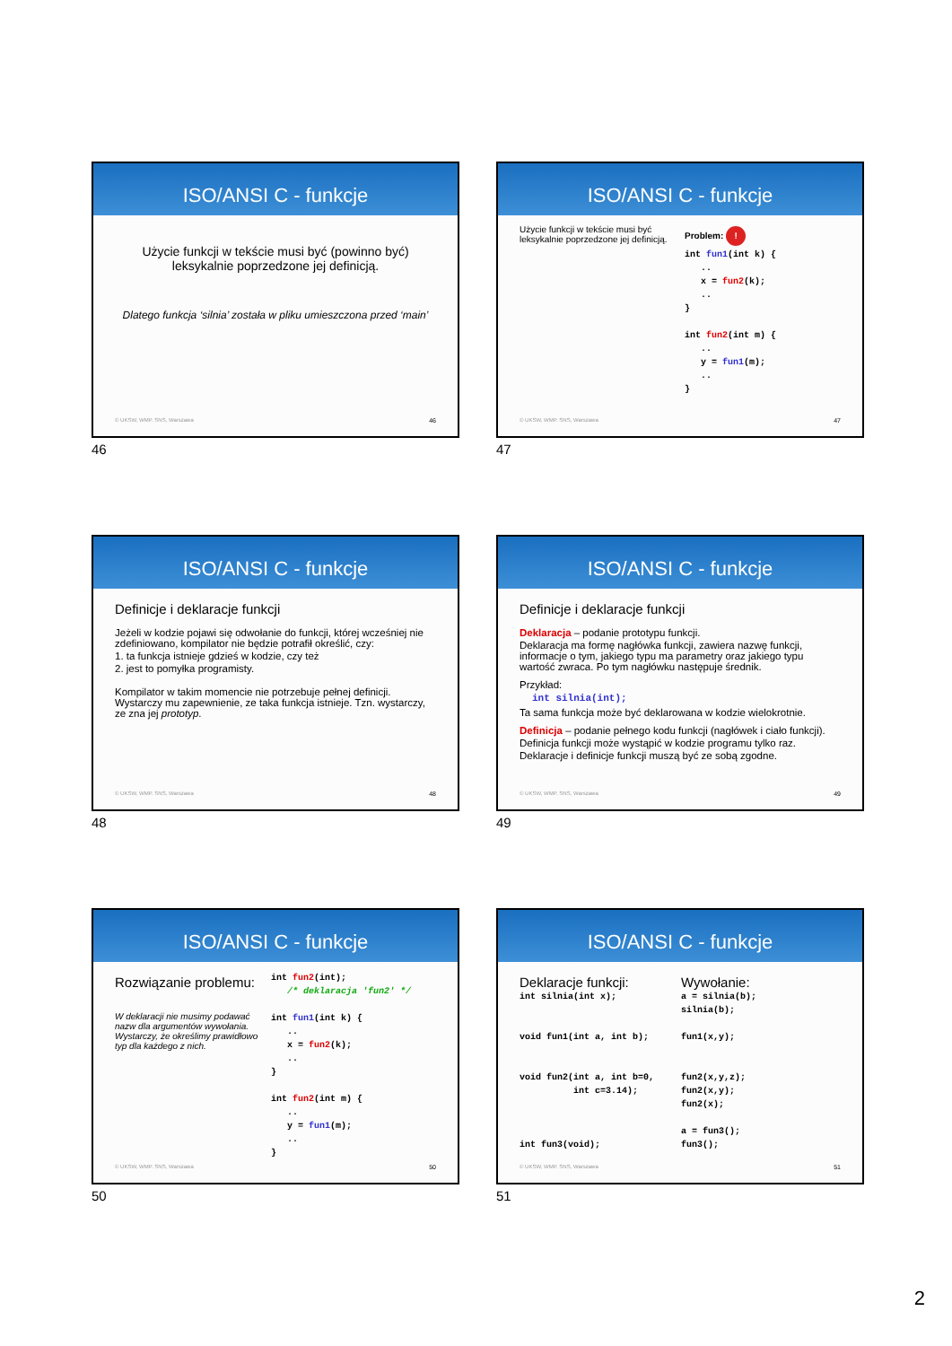ISO/ANSI C - funkcje
Użycie funkcji w tekście musi być (powinno być) leksykalnie poprzedzone jej definicją.
Dlatego funkcja ‘silnia’ została w pliku umieszczona przed ‘main’
© UKSW, WMP. SNS, Warszawa 46
46
ISO/ANSI C - funkcje
Użycie funkcji w tekście musi być leksykalnie poprzedzone jej definicją.
Problem: !
int fun1(int k) {
   ..
   x = fun2(k);
   ..
}

int fun2(int m) {
   ..
   y = fun1(m);
   ..
}
© UKSW, WMP. SNS, Warszawa 47
47
ISO/ANSI C - funkcje
Definicje i deklaracje funkcji
Jeżeli w kodzie pojawi się odwołanie do funkcji, której wcześniej nie zdefiniowano, kompilator nie będzie potrafił określić, czy:
1. ta funkcja istnieje gdzieś w kodzie, czy też
2. jest to pomyłka programisty.
Kompilator w takim momencie nie potrzebuje pełnej definicji. Wystarczy mu zapewnienie, ze taka funkcja istnieje. Tzn. wystarczy, ze zna jej prototyp.
© UKSW, WMP. SNS, Warszawa 48
48
ISO/ANSI C - funkcje
Definicje i deklaracje funkcji
Deklaracja – podanie prototypu funkcji.
Deklaracja ma formę nagłówka funkcji, zawiera nazwę funkcji, informacje o tym, jakiego typu ma parametry oraz jakiego typu wartość zwraca. Po tym nagłówku następuje średnik.
Przykład:
int silnia(int);
Ta sama funkcja może być deklarowana w kodzie wielokrotnie.
Definicja – podanie pełnego kodu funkcji (nagłówek i ciało funkcji).
Definicja funkcji może wystąpić w kodzie programu tylko raz.
Deklaracje i definicje funkcji muszą być ze sobą zgodne.
© UKSW, WMP. SNS, Warszawa 49
49
ISO/ANSI C - funkcje
Rozwiązanie problemu:
W deklaracji nie musimy podawać nazw dla argumentów wywołania. Wystarczy, że określimy prawidłowo typ dla każdego z nich.
int fun2(int);
   /* deklaracja 'fun2' */

int fun1(int k) {
   ..
   x = fun2(k);
   ..
}

int fun2(int m) {
   ..
   y = fun1(m);
   ..
}
© UKSW, WMP. SNS, Warszawa 50
50
ISO/ANSI C - funkcje
Deklaracje funkcji:
int silnia(int x);


void fun1(int a, int b);


void fun2(int a, int b=0,
          int c=3.14);



int fun3(void);
Wywołanie:
a = silnia(b);
silnia(b);

fun1(x,y);


fun2(x,y,z);
fun2(x,y);
fun2(x);

a = fun3();
fun3();
© UKSW, WMP. SNS, Warszawa 51
51
2